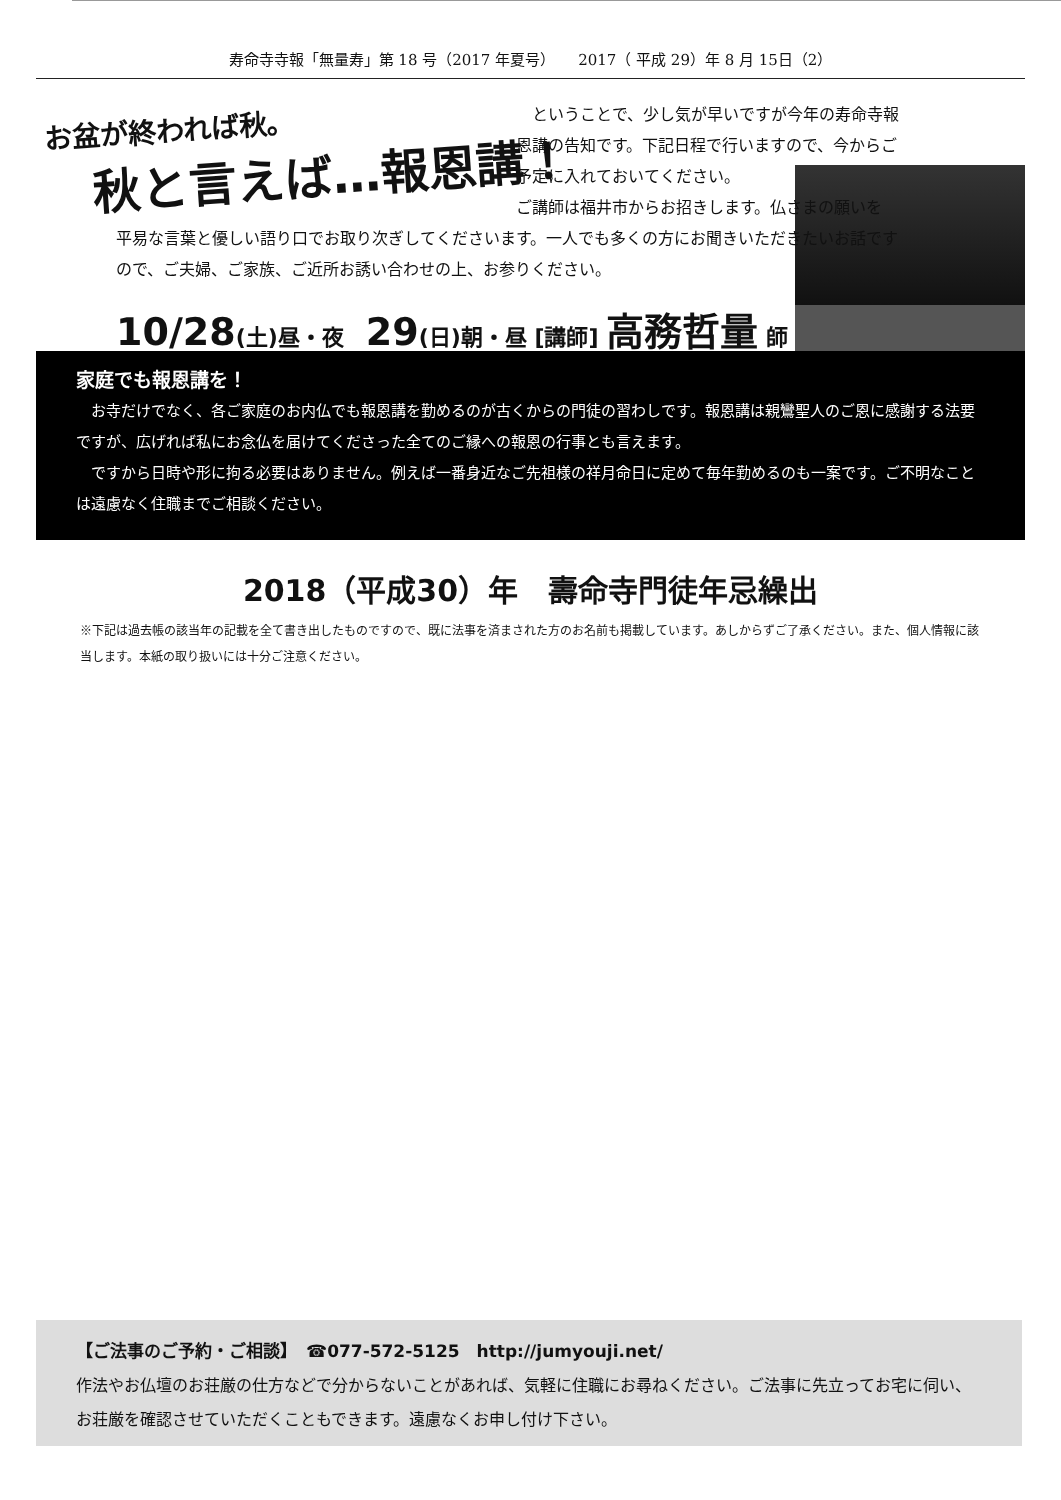寿命寺寺報「無量寿」第 18 号（2017 年夏号）　　2017（ 平成 29）年 8 月 15日（2）
お盆が終われば秋。
秋と言えば…報恩講！
　ということで、少し気が早いですが今年の寿命寺報恩講の告知です。下記日程で行いますので、今からご予定に入れておいてください。
ご講師は福井市からお招きします。仏さまの願いを
平易な言葉と優しい語り口でお取り次ぎしてくださいます。一人でも多くの方にお聞きいただきたいお話ですので、ご夫婦、ご家族、ご近所お誘い合わせの上、お参りください。
10/28(土)昼・夜　29(日)朝・昼 [講師] 高務哲量 師
家庭でも報恩講を！
　お寺だけでなく、各ご家庭のお内仏でも報恩講を勤めるのが古くからの門徒の習わしです。報恩講は親鸞聖人のご恩に感謝する法要ですが、広げれば私にお念仏を届けてくださった全てのご縁への報恩の行事とも言えます。
　ですから日時や形に拘る必要はありません。例えば一番身近なご先祖様の祥月命日に定めて毎年勤めるのも一案です。ご不明なことは遠慮なく住職までご相談ください。
2018（平成30）年　壽命寺門徒年忌繰出
※下記は過去帳の該当年の記載を全て書き出したものですので、既に法事を済まされた方のお名前も掲載しています。あしからずご了承ください。また、個人情報に該当します。本紙の取り扱いには十分ご注意ください。
【ご法事のご予約・ご相談】　☎077-572-5125　http://jumyouji.net/
作法やお仏壇のお荘厳の仕方などで分からないことがあれば、気軽に住職にお尋ねください。ご法事に先立ってお宅に伺い、お荘厳を確認させていただくこともできます。遠慮なくお申し付け下さい。